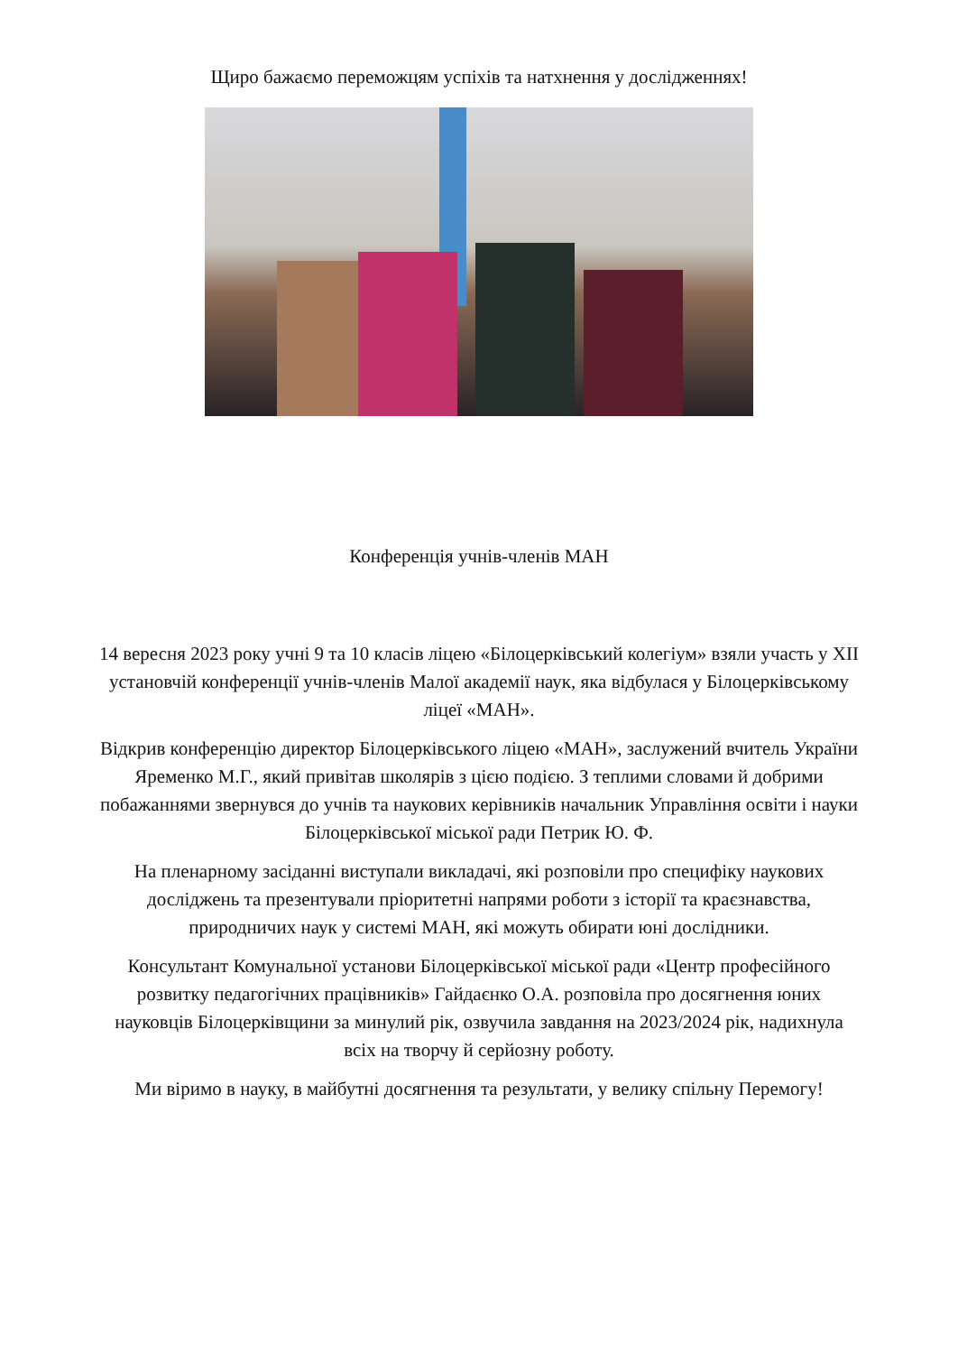Щиро бажаємо переможцям успіхів та натхнення у дослідженнях!
Конференція учнів-членів МАН
14 вересня 2023 року учні 9 та 10 класів ліцею «Білоцерківський колегіум» взяли участь у XII установчій конференції учнів-членів Малої академії наук, яка відбулася у Білоцерківському ліцеї «МАН».
Відкрив конференцію директор Білоцерківського ліцею «МАН», заслужений вчитель України Яременко М.Г., який привітав школярів з цією подією. З теплими словами й добрими побажаннями звернувся до учнів та наукових керівників начальник Управління освіти і науки Білоцерківської міської ради Петрик Ю. Ф.
На пленарному засіданні виступали викладачі, які розповіли про специфіку наукових досліджень та презентували пріоритетні напрями роботи з історії та краєзнавства, природничих наук у системі МАН, які можуть обирати юні дослідники.
Консультант Комунальної установи Білоцерківської міської ради «Центр професійного розвитку педагогічних працівників» Гайдаєнко О.А. розповіла про досягнення юних науковців Білоцерківщини за минулий рік, озвучила завдання на 2023/2024 рік, надихнула всіх на творчу й серйозну роботу.
Ми віримо в науку, в майбутні досягнення та результати, у велику спільну Перемогу!